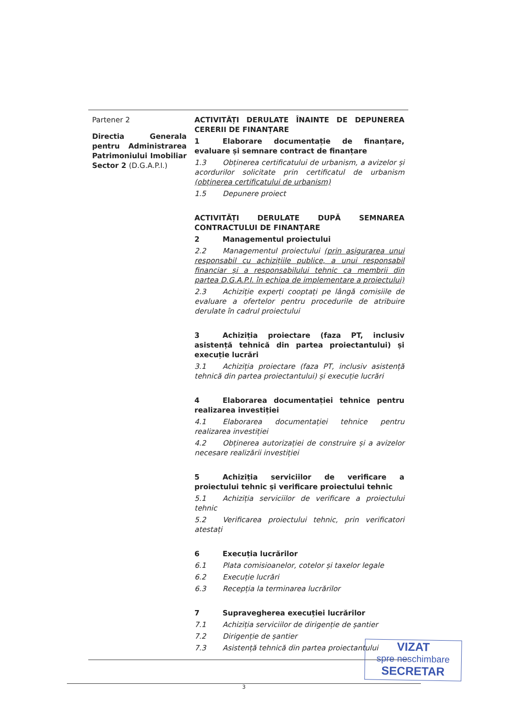| Partener 2 Directia Generala pentru Administrarea Patrimoniului Imobiliar Sector 2 (D.G.A.P.I.) | ACTIVITĂȚI DERULATE ÎNAINTE DE DEPUNEREA CERERII DE FINANȚARE 1 Elaborare documentație de finanțare, evaluare și semnare contract de finanțare 1.3 Obținerea certificatului de urbanism, a avizelor și acordurilor solicitate prin certificatul de urbanism (obținerea certificatului de urbanism) 1.5 Depunere proiect ACTIVITĂȚI DERULATE DUPĂ SEMNAREA CONTRACTULUI DE FINANȚARE 2 Managementul proiectului 2.2 Managementul proiectului (prin asigurarea unui responsabil cu achizițiile publice, a unui responsabil financiar și a responsabilului tehnic ca membrii din partea D.G.A.P.I. în echipa de implementare a proiectului) 2.3 Achiziție experți cooptați pe lângă comisiile de evaluare a ofertelor pentru procedurile de atribuire derulate în cadrul proiectului 3 Achiziția proiectare (faza PT, inclusiv asistență tehnică din partea proiectantului) și execuție lucrări 3.1 Achiziția proiectare (faza PT, inclusiv asistență tehnică din partea proiectantului) și execuție lucrări 4 Elaborarea documentației tehnice pentru realizarea investiției 4.1 Elaborarea documentației tehnice pentru realizarea investiției 4.2 Obținerea autorizației de construire și a avizelor necesare realizării investiției 5 Achiziția serviciilor de verificare a proiectului tehnic și verificare proiectului tehnic 5.1 Achiziția serviciilor de verificare a proiectului tehnic 5.2 Verificarea proiectului tehnic, prin verificatori atestați 6 Execuția lucrărilor 6.1 Plata comisioanelor, cotelor și taxelor legale 6.2 Execuție lucrări 6.3 Recepția la terminarea lucrărilor 7 Supravegherea execuției lucrărilor 7.1 Achiziția serviciilor de dirigenție de șantier 7.2 Dirigenție de șantier 7.3 Asistență tehnică din partea proiectantului |
VIZAT
spre neschimbare
SECRETAR
3